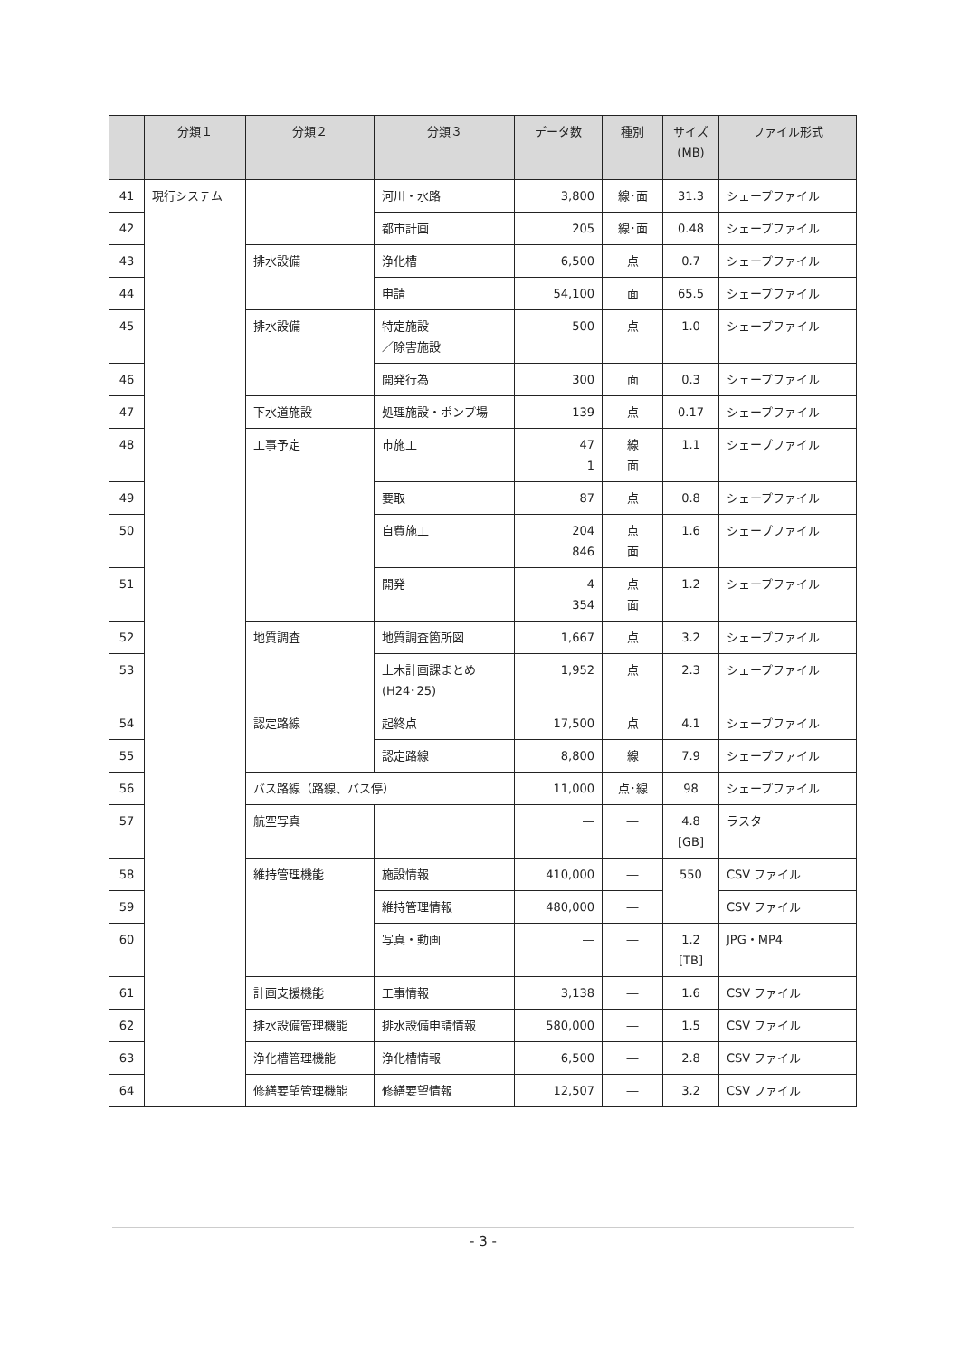| | 分類１ | 分類２ | 分類３ | データ数 | 種別 | サイズ (MB) | ファイル形式 |
| --- | --- | --- | --- | --- | --- | --- | --- |
| 41 | 現行システム | | 河川・水路 | 3,800 | 線･面 | 31.3 | シェープファイル |
| 42 | | | 都市計画 | 205 | 線･面 | 0.48 | シェープファイル |
| 43 | | 排水設備 | 浄化槽 | 6,500 | 点 | 0.7 | シェープファイル |
| 44 | | | 申請 | 54,100 | 面 | 65.5 | シェープファイル |
| 45 | | 排水設備 | 特定施設 ／除害施設 | 500 | 点 | 1.0 | シェープファイル |
| 46 | | | 開発行為 | 300 | 面 | 0.3 | シェープファイル |
| 47 | | 下水道施設 | 処理施設・ポンプ場 | 139 | 点 | 0.17 | シェープファイル |
| 48 | | 工事予定 | 市施工 | 47 1 | 線 面 | 1.1 | シェープファイル |
| 49 | | | 要取 | 87 | 点 | 0.8 | シェープファイル |
| 50 | | | 自費施工 | 204 846 | 点 面 | 1.6 | シェープファイル |
| 51 | | | 開発 | 4 354 | 点 面 | 1.2 | シェープファイル |
| 52 | | 地質調査 | 地質調査箇所図 | 1,667 | 点 | 3.2 | シェープファイル |
| 53 | | | 土木計画課まとめ (H24･25) | 1,952 | 点 | 2.3 | シェープファイル |
| 54 | | 認定路線 | 起終点 | 17,500 | 点 | 4.1 | シェープファイル |
| 55 | | | 認定路線 | 8,800 | 線 | 7.9 | シェープファイル |
| 56 | | バス路線（路線、バス停） | | 11,000 | 点･線 | 98 | シェープファイル |
| 57 | | 航空写真 | | ― | ― | 4.8 [GB] | ラスタ |
| 58 | | 維持管理機能 | 施設情報 | 410,000 | ― | 550 | CSV ファイル |
| 59 | | | 維持管理情報 | 480,000 | ― | | CSV ファイル |
| 60 | | | 写真・動画 | ― | ― | 1.2 [TB] | JPG・MP4 |
| 61 | | 計画支援機能 | 工事情報 | 3,138 | ― | 1.6 | CSV ファイル |
| 62 | | 排水設備管理機能 | 排水設備申請情報 | 580,000 | ― | 1.5 | CSV ファイル |
| 63 | | 浄化槽管理機能 | 浄化槽情報 | 6,500 | ― | 2.8 | CSV ファイル |
| 64 | | 修繕要望管理機能 | 修繕要望情報 | 12,507 | ― | 3.2 | CSV ファイル |
- 3 -